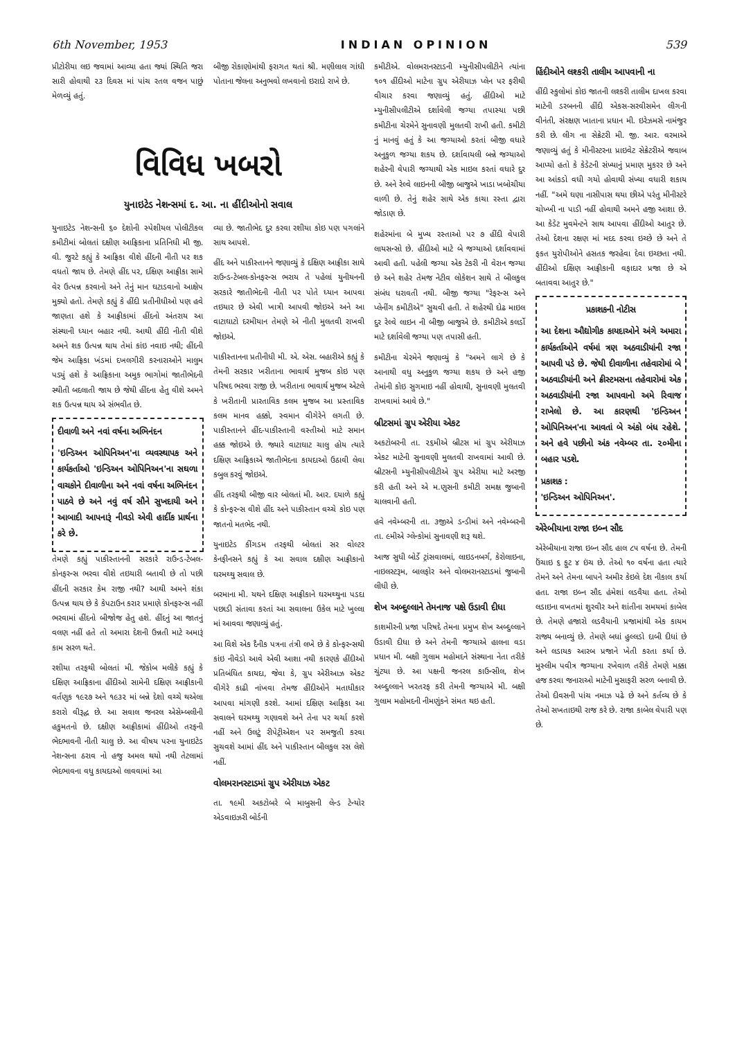6th November, 1953 INDIAN OPINION 539
પ્રીટોરીયા લઇ જવામાં આવ્યા હતા જ્યાં સ્થિતિ જરા સારી હોવાથી ૨૩ દિવસ માં પાંચ રતલ વજન પાછું મેળવ્યું હતું.
બીજી રોકાણોમાંથી ફરાગત થતાં શ્રી. મણીલાલ ગાંધી પોતાના જેલના અનુભવો લખવાનો ઇરાદો રાખે છે.
વિવિધ ખબરો
યુનાઇટેડ નેશન્સમાં દ. આ. ના હીંદીઓનો સવાલ
યુનાઇટેડ નેશન્સની ૬૦ દેશોની સ્પેશીયલ પોલીટીકલ કમીટીમાં બોલતાં દક્ષીણ આફ્રિકાના પ્રતિનિધી મી જી. વી. જુરટે કહ્યું કે આફ્રિકા વીશે હીંદની નીતી પર શક વધતો જાય છે. તેમણે હીંદ પર, દક્ષિણ આફ્રીકા સામે વેર ઉત્પન્ન કરવાનો અને તેનું માન ઘટાડવાનો આક્ષેપ મુક્યો હતો. તેમણે કહ્યું કે હીંદી પ્રતીનીધીઓ પણ હવે જાણતા હશે કે આફ્રીકામાં હીંદનો અંતરાય આ સંસ્થાની ધ્યાન બહાર નથી. આથી હીંદી નીતી વીશે અમને શક ઉત્પન્ન થાય તેમાં કાંઇ નવાઇ નથી; હીંદની જેમ આફ્રિકા ખંડમાં દખલગીરી કરનારાઓને માલુમ પડ્યું હશે કે આફ્રિકાના અમુક ભાગોમાં જાતીભેદની સ્થીતી બદલાતી જાય છે જેથી હીંદના હેતુ વીશે અમને શક ઉત્પન્ન થાય એ સંભવીત છે.
દીવાળી અને નવાં વર્ષના અભિનંદન
'ઇન્ડિઅન ઓપિનિઅન'ના વ્યવસ્થાપક અને કાર્યકર્તાઓ 'ઇન્ડિઅન ઓપિનિઅન'ના સઘળા વાચકોને દીવાળીના અને નવાં વર્ષના અભિનંદન પાઠવે છે અને નવું વર્ષ સૌને સુખદાયી અને આબાદી આપનારૂં નીવડો એવી હાર્દીક પ્રાર્થના કરે છે.
તેમણે કહ્યું પાકીસ્તાનની સરકારે રાઉન્ડ-ટેબલ-કોનફરન્સ ભરવા વીશે તઇયારી બતાવી છે તો પછી હીંદની સરકાર કેમ રાજી નથી? આથી અમને શંકા ઉત્પન્ન થાય છે કે કેપટાઉન કરાર પ્રમાણે કોનફરન્સ નહીં ભરવામાં હીંદનો બીજોજ હેતુ હશે. હીંદનું આ જાતનું વલણ નહીં હતે તો અમારા દેશની ઉન્નતી માટે અમારૂં કામ સરળ થતે.
રશીયા તરફથી બોલતાં મી. જેકોબ મલીકે કહ્યું કે દક્ષિણ આફ્રિકાના હીંદીઓ સામેની દક્ષિણ આફ્રીકાની વર્તણુક ૧૯૨૭ અને ૧૯૩૨ માં બન્ને દેશો વચ્ચે થએલા કરારો વીરૂદ્ધ છે. આ સવાલ જનરલ એસેમ્બલીની હકુમતનો છે. દક્ષીણ આફ્રીકામાં હીંદીઓ તરફની ભેદભાવની નીતી ચાલુ છે. આ વીષય પરના યુનાઇટેડ નેશન્સના ઠરાવ નો હજુ અમલ થયો નથી તેટલામાં ભેદભાવના વધુ કાયદાઓ લાવવામાં આ
વ્યા છે. જાતીભેદ દુર કરવા રશીયા કોઇ પણ પગલાંને સાથ આપશે.
હીંદ અને પાકીસ્તાનને જણાવ્યું કે દક્ષિણ આફ્રીકા સાથે રાઉન્ડ-ટેબલ-કોનફરન્સ ભરાય તે પહેલાં યુનીયનની સરકારે જાતીભેદની નીતી પર પોતે ધ્યાન આપવા તઇયાર છે એવી ખાત્રી આપવી જોઇએ અને આ વાટાઘાટો દરમીયાન તેમણે એ નીતી મુલતવી રાખવી જોઇએ.
પાકીસ્તાનના પ્રતીનીધી મી. એ. એસ. બહારીએ કહ્યું કે તેમની સરકાર ખરીતાના ભાવાર્થ મુજબ કોઇ પણ પરિષદ ભરવા રાજી છે. ખરીતાના ભાવાર્થ મુજબ એટલે કે ખરીતાની પ્રારતાવિક કલમ મુજબ આ પ્રસ્તાવિક કલમ માનવ હક્કો, સ્વમાન વીગેરેને લગતી છે. પાકીસ્તાનને હીંદ-પાકીસ્તાની વસ્તીઓ માટે સમાન હક્ક જોઇએ છે. જ્યારે વાટાઘાટ ચાલુ હોય ત્યારે દક્ષિણ આફ્રિકાએ જાતીભેદના કાયદાઓ ઉઠાવી લેવા કબુલ કરવું જોઇએ.
હીંદ તરફથી બીજી વાર બોલતાં મી. આર. દયાળે કહ્યું કે કોન્ફરન્સ વીશે હીંદ અને પાકીસ્તાન વચ્ચે કોઇ પણ જાતનો મતભેદ નથી.
યુનાઇટેડ કીંગડમ તરફથી બોલતાં સર વોલ્ટર કેનફીનસને કહ્યું કે આ સવાલ દક્ષીણ આફ્રીકાનો ઘરમથ્થુ સવાલ છે.
બરમાના મી. યથને દક્ષિણ આફ્રીકાને ઘરમથ્થુના પડદા પછાડી સંતાવા કરતાં આ સવાલના ઉકેલ માટે ખુલ્લા માં આવવા જણાવ્યું હતું.
આ વિશે એક દૈનીક પત્રના તંત્રી લખે છે કે કોન્ફરન્સથી કાંઇ નીવેડો આવે એવી આશા નથી કારણકે હીંદીઓ પ્રતિબંધિત કાયદા, જેવા કે, ગ્રુપ એરીઆઝ એકટ વીગેરે કાઢી નાંખવા તેમજ હીંદીઓને મતાધીકાર આપવા માંગણી કરશે. આમાં દક્ષિણ આફ્રિકા આ સવાલને ઘરમથ્થુ ગણાવશે અને તેના પર ચર્ચા કરશે નહીં અને ઉલટું રીપેટ્રીએશન પર સમજુતી કરવા સુચવશે આમાં હીંદ અને પાકીસ્તાન બીલકુલ રસ લેશે નહીં.
વોલમરાનસ્ટાડમાં ગ્રુપ એરીયાઝ એકટ
તા. ૧૯મી અકટોબરે બે માબુસની લેન્ડ ટેન્યોર એડવાઇઝરી બોર્ડની
કમીટીએ. વોલમરાનસ્ટાડની મ્યુનીસીપલીટીને ત્યાંના ૧૦૧ હીંદીઓ માટેના ગ્રુપ એરીયાઝ પ્લેન પર ફરીથી વીચાર કરવા જણાવ્યું હતું. હીંદીઓ માટે મ્યુનીસીપલીટીએ દર્શાવેલી જગ્યા તપાસ્યા પછી કમીટીના ચેરમેને સુનાવણી મુલતવી રાખી હતી. કમીટી નું માનવું હતું કે આ જગ્યાઓ કરતાં બીજી વધારે અનુકુળ જગ્યા શકય છે. દર્શાવાયલી બન્ને જગ્યાઓ શહેરની વેપારી જગ્યાથી એક માઇલ કરતાં વધારે દુર છે. અને રેલ્વે લાઇનની બીજી બાજુએ ખાડા ખબોચીયા વાળી છે. તેનું શહેર સાથે એક કાચા રસ્તા દ્વારા જોડાણ છે.
શહેરમાંના બે મુખ્ય રસ્તાઓ પર ૭ હીંદી વેપારી લાયસન્સો છે. હીંદીઓ માટે બે જગ્યાઓ દર્શાવવામાં આવી હતી. પહેલી જગ્યા એક ટેકરી ની વેરાન જગ્યા છે અને શહેર તેમજ નેટીવ લોકેશન સાથે તે બીલકુલ સંબંધ ધરાવતી નથી. બીજી જગ્યા "રેફરન્સ અને પ્લેનીંગ કમીટીએ" સુચવી હતી. તે શહેરથી દોઢ માઇલ દુર રેલ્વે લાઇન ની બીજી બાજુએ છે. કમીટીએ કલર્ડો માટે દર્શાવેલી જગ્યા પણ તપાસી હતી.
કમીટીના ચેરમેને જણાવ્યું કે "અમને લાગે છે કે આનાથી વધુ અનુકુળ જગ્યા શકય છે અને હજી તેમાંની કોઇ સુગમાઇ નહીં હોવાથી, સુનાવણી મુલતવી રાખવામાં આવે છે."
બ્રીટસમાં ગ્રુપ એરીયા એકટ
અકટોબરની તા. ૨૬મીએ બ્રીટસ માં ગ્રુપ એરીયાઝ એકટ માટેની સુનાવણી મુલતવી રાખવામાં આવી છે. બ્રીટસની મ્યુનીસીપલીટીએ ગ્રુપ એરીયા માટે અરજી કરી હતી અને એ મ.ણુસની કમીટી સમક્ષ જુબાની ચાલવાની હતી.
હવે નવેમ્બરની તા. ૩જીએ ડન્ડીમાં અને નવેમ્બરની તા. ૯મીએ ગ્લેન્કોમાં સુનાવણી શરૂ થશે.
આજ સુધી બોર્ડે ટ્રાંસવાલમાં, લાઇડનબર્ગ, કેરોલાઇના, નાઇલસ્ટરૂમ, બાલફોર અને વોલમરાનસ્ટાડમાં જુબાની લીધી છે.
શેખ અબ્દુલ્લાને તેમનાજ પક્ષે ઉડાવી દીધા
કાશમીરની પ્રજા પરિષદે તેમના પ્રમુખ શેખ અબ્દુલ્લાને ઉડાવી દીધા છે અને તેમની જગ્યાએ હાલના વડા પ્રધાન મી. બક્ષી ગુલામ મહોમદને સંસ્થાના નેતા તરીકે ચુંટયા છે. આ પક્ષની જનરલ કાઉન્સીલ, શેખ અબ્દુલ્લાને ખરતરફ કરી તેમની જગ્યાએ મી. બક્ષી ગુલામ મહોમદની નીમણુંકને સંમત થઇ હતી.
હિંદીઓને લશ્કરી તાલીમ આપવાની ના
હીંદી સ્કુલોમાં કોઇ જાતની લશ્કરી તાલીમ દાખલ કરવા માટેની ડરબનની હીંદી એકસ-સરવીસમેન લીગની વીનંતી, સંરક્ષણ ખાતાના પ્રધાન મી. ઇરેઝમસે નામંજુર કરી છે. લીગ ના સેક્રેટરી મી. જી. આર. વરમાએ જણાવ્યું હતું કે મીનીસ્ટરના પ્રાઇવેટ સેક્રેટરીએ જવાબ આપ્યો હતો કે કેડેટની સંખ્યાનું પ્રમાણ મુકરર છે અને આ આંકડો વધી ગયો હોવાથી સંખ્યા વધારી શકાય નહીં. "અમે ઘણા નાસીપાસ થયા છીએ પરંતુ મીનીસ્ટરે ચોખ્ખી ના પાડી નહીં હોવાથી અમને હજી આશા છે. આ કેડેટ મુવમેન્ટને સાથ આપવા હીંદીઓ આતુર છે. તેઓ દેશના રક્ષણ માં મદદ કરવા ઇચ્છે છે અને તે ફકત યુરોપીઓને હસતક જરહેવા દેવા ઇચ્છતા નથી. હીંદીઓ દક્ષિણ આફ્રીકાની વફાદાર પ્રજા છે એ બતાવવા આતુર છે."
પ્રકાશકની નોટીસ
આ દેશના ઔદ્યોગીક કાયદાઓને અંગે અમારા કાર્યકર્તાઓને વર્ષમાં ત્રણ અઠવાડીયાંની રજા આપવી પડે છે. જેથી દીવાળીના તહેવારોમાં બે અઠવાડીયાંની અને ક્રીસ્ટમસના તહેવારોમાં એક અઠવાડીયાંની રજા આપવાનો અમે રિવાજ રાખેલો છે. આ કારણથી 'ઇન્ડિઅન ઓપિનિઅન'ના આવતાં બે અંકો બંધ રહેશે. અને હવે પછીનો અંક નવેમ્બર તા. ૨૦મીના બહાર પડશે.
પ્રકાશક :
'ઇન્ડિઅન ઓપિનિઅન'.
એરેબીયાના રાજા ઇબ્ન સૌદ
એરેબીયાના રાજા ઇબ્ન સૌદ હાલ ૮૫ વર્ષના છે. તેમની ઉંચાઇ ૬ ફુટ ૪ ઇંચ છે. તેઓ ૧૦ વર્ષના હતા ત્યારે તેમને અને તેમના બાપને અમીર કેઇલે દેશ નીકાલ કર્યા હતા. રાજા ઇબ્ન સૌદ હંમેશાં લડવૈયા હતા. તેઓ લડાઇના વખતમાં શુરવીર અને શાંતીના સમયમાં કાબેલ છે. તેમણે હજારો લડવૈયાની પ્રજામાંથી એક કાયમ રાજ્ય બનાવ્યું છે. તેમણે બધાં હુલ્લડો દાબી દીધાં છે અને લડાયક આરબ પ્રજાને ખેતી કરતા કર્યા છે. મુસ્લીમ પવીત્ર જગ્યાના રખેવાળ તરીકે તેમણે મક્કા હજ કરવા જનારાઓ માટેની મુસાફરી સરળ બનાવી છે. તેઓ દીવસની પાંચ નમાઝ પઢે છે અને કર્તવ્ય છે કે તેઓ સખતાઇથી રાજ કરે છે. રાજા કાબેલ વેપારી પણ છે.